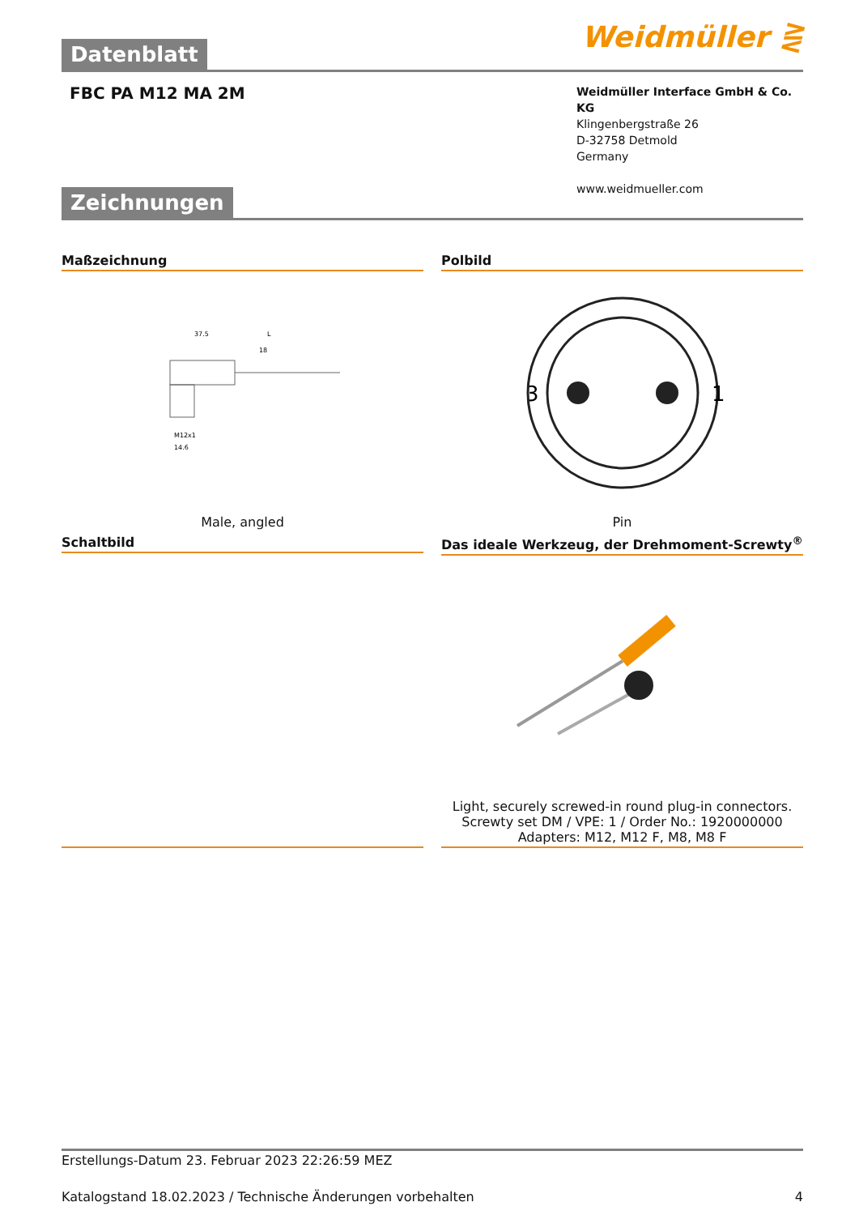Datenblatt Weidmüller ⋛
FBC PA M12 MA 2M
Weidmüller Interface GmbH & Co. KG
Klingenbergstraße 26
D-32758 Detmold
Germany
www.weidmueller.com
Zeichnungen
Maßzeichnung
37.5
L
18
M12x1
14.6
Male, angled
Polbild
3
1
Pin
Schaltbild Das ideale Werkzeug, der Drehmoment-Screwty<sup>®</sup>
Light, securely screwed-in round plug-in connectors. Screwty set DM / VPE: 1 / Order No.: 1920000000 Adapters: M12, M12 F, M8, M8 F
Erstellungs-Datum 23. Februar 2023 22:26:59 MEZ
Katalogstand 18.02.2023 / Technische Änderungen vorbehalten 4